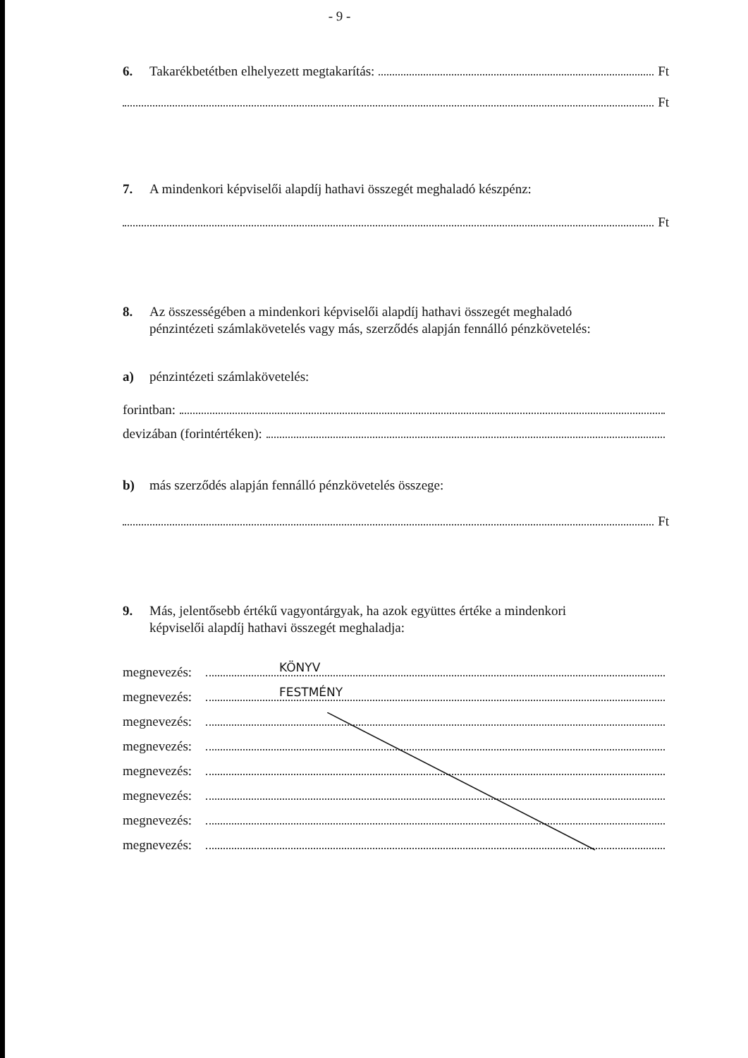- 9 -
6. Takarékbetétben elhelyezett megtakarítás: Ft
Ft
7. A mindenkori képviselői alapdíj hathavi összegét meghaladó készpénz:
Ft
8. Az összességében a mindenkori képviselői alapdíj hathavi összegét meghaladó
pénzintézeti számlakövetelés vagy más, szerződés alapján fennálló pénzkövetelés:
a) pénzintézeti számlakövetelés:
forintban:
devizában (forintértéken):
b) más szerződés alapján fennálló pénzkövetelés összege:
Ft
9. Más, jelentősebb értékű vagyontárgyak, ha azok együttes értéke a mindenkori
képviselői alapdíj hathavi összegét meghaladja:
megnevezés: KÖNYV
megnevezés: FESTMÉNY
megnevezés:
megnevezés:
megnevezés:
megnevezés:
megnevezés:
megnevezés: